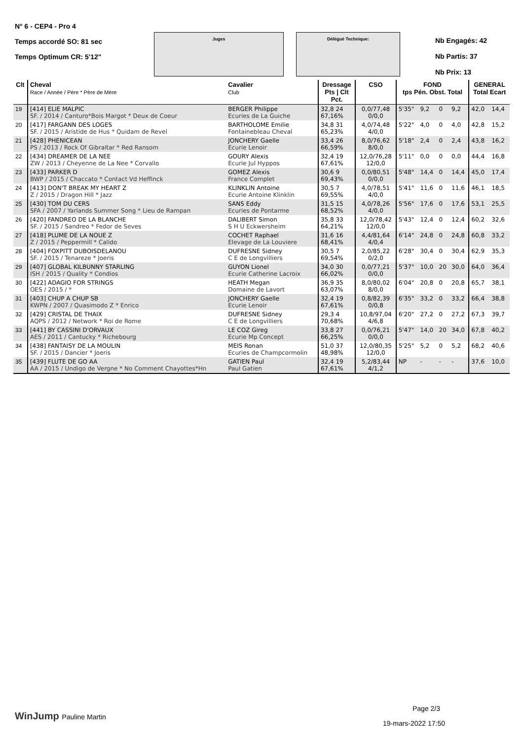N° 6 - CEP4 - Pro 4
Temps accordé SO: 81 sec
Temps Optimum CR: 5'12"
Juges Délégué Technique:
Nb Engagés: 42
Nb Partis: 37
Nb Prix: 13
| Clt | Cheval Race / Année / Père * Père de Mère | Cavalier Club | Dressage Pts / Clt Pct. | CSO | FOND tps Pén. Obst. Total | | | | GENERAL Total Ecart | |
| --- | --- | --- | --- | --- | --- | --- | --- | --- | --- | --- |
| 19 | [414] ELIE MALPIC SF. / 2014 / Canturo*Bois Margot * Deux de Coeur | BERGER Philippe Ecuries de La Guiche | 32,8 24 67,16% | 0,0/77,48 0/0,0 | 5'35" | 9,2 | 0 | 9,2 | 42,0 | 14,4 |
| 20 | [417] FARGANN DES LOGES SF. / 2015 / Aristide de Hus * Quidam de Revel | BARTHOLOME Emilie Fontainebleau Cheval | 34,8 31 65,23% | 4,0/74,48 4/0,0 | 5'22" | 4,0 | 0 | 4,0 | 42,8 | 15,2 |
| 21 | [428] PHENICEAN PS / 2013 / Rock Of Gibraltar * Red Ransom | JONCHERY Gaelle Ecurie Lenoir | 33,4 26 66,59% | 8,0/76,62 8/0,0 | 5'18" | 2,4 | 0 | 2,4 | 43,8 | 16,2 |
| 22 | [434] DREAMER DE LA NEE ZW / 2013 / Cheyenne de La Nee * Corvallo | GOURY Alexis Ecurie Jul Hyppos | 32,4 19 67,61% | 12,0/76,28 12/0,0 | 5'11" | 0,0 | 0 | 0,0 | 44,4 | 16,8 |
| 23 | [433] PARKER D BWP / 2015 / Chaccato * Contact Vd Heffinck | GOMEZ Alexis France Complet | 30,6 9 69,43% | 0,0/80,51 0/0,0 | 5'48" | 14,4 | 0 | 14,4 | 45,0 | 17,4 |
| 24 | [413] DON'T BREAK MY HEART Z Z / 2015 / Dragon Hill * Jazz | KLINKLIN Antoine Ecurie Antoine Klinklin | 30,5 7 69,55% | 4,0/78,51 4/0,0 | 5'41" | 11,6 | 0 | 11,6 | 46,1 | 18,5 |
| 25 | [430] TOM DU CERS SFA / 2007 / Yarlands Summer Song * Lieu de Rampan | SANS Eddy Ecuries de Pontarme | 31,5 15 68,52% | 4,0/78,26 4/0,0 | 5'56" | 17,6 | 0 | 17,6 | 53,1 | 25,5 |
| 26 | [420] FANDREO DE LA BLANCHE SF. / 2015 / Sandreo * Fedor de Seves | DALIBERT Simon S H U Eckwersheim | 35,8 33 64,21% | 12,0/78,42 12/0,0 | 5'43" | 12,4 | 0 | 12,4 | 60,2 | 32,6 |
| 27 | [418] PLUME DE LA NOUE Z Z / 2015 / Peppermill * Calido | COCHET Raphael Elevage de La Louviere | 31,6 16 68,41% | 4,4/81,64 4/0,4 | 6'14" | 24,8 | 0 | 24,8 | 60,8 | 33,2 |
| 28 | [404] FOXPITT DUBOISDELANOU SF. / 2015 / Tenareze * Joeris | DUFRESNE Sidney C E de Longvilliers | 30,5 7 69,54% | 2,0/85,22 0/2,0 | 6'28" | 30,4 | 0 | 30,4 | 62,9 | 35,3 |
| 29 | [407] GLOBAL KILBUNNY STARLING ISH / 2015 / Quality * Condios | GUYON Lionel Ecurie Catherine Lacroix | 34,0 30 66,02% | 0,0/77,21 0/0,0 | 5'37" | 10,0 | 20 | 30,0 | 64,0 | 36,4 |
| 30 | [422] ADAGIO FOR STRINGS OES / 2015 / * | HEATH Megan Domaine de Lavort | 36,9 35 63,07% | 8,0/80,02 8/0,0 | 6'04" | 20,8 | 0 | 20,8 | 65,7 | 38,1 |
| 31 | [403] CHUP A CHUP SB KWPN / 2007 / Quasimodo Z * Enrico | JONCHERY Gaelle Ecurie Lenoir | 32,4 19 67,61% | 0,8/82,39 0/0,8 | 6'35" | 33,2 | 0 | 33,2 | 66,4 | 38,8 |
| 32 | [429] CRISTAL DE THAIX AQPS / 2012 / Network * Roi de Rome | DUFRESNE Sidney C E de Longvilliers | 29,3 4 70,68% | 10,8/97,04 4/6,8 | 6'20" | 27,2 | 0 | 27,2 | 67,3 | 39,7 |
| 33 | [441] BY CASSINI D'ORVAUX AES / 2011 / Cantucky * Richebourg | LE COZ Gireg Ecurie Mp Concept | 33,8 27 66,25% | 0,0/76,21 0/0,0 | 5'47" | 14,0 | 20 | 34,0 | 67,8 | 40,2 |
| 34 | [438] FANTAISY DE LA MOULIN SF. / 2015 / Dancier * Joeris | MEIS Ronan Ecuries de Champcormolin | 51,0 37 48,98% | 12,0/80,35 12/0,0 | 5'25" | 5,2 | 0 | 5,2 | 68,2 | 40,6 |
| 35 | [439] FLUTE DE GO AA AA / 2015 / Undigo de Vergne * No Comment Chayottes*Hn | GATIEN Paul Paul Gatien | 32,4 19 67,61% | 5,2/83,44 4/1,2 | NP | - | - | - | 37,6 | 10,0 |
WinJump Pauline Martin
Page 2/3
19-mars-2022 17:50